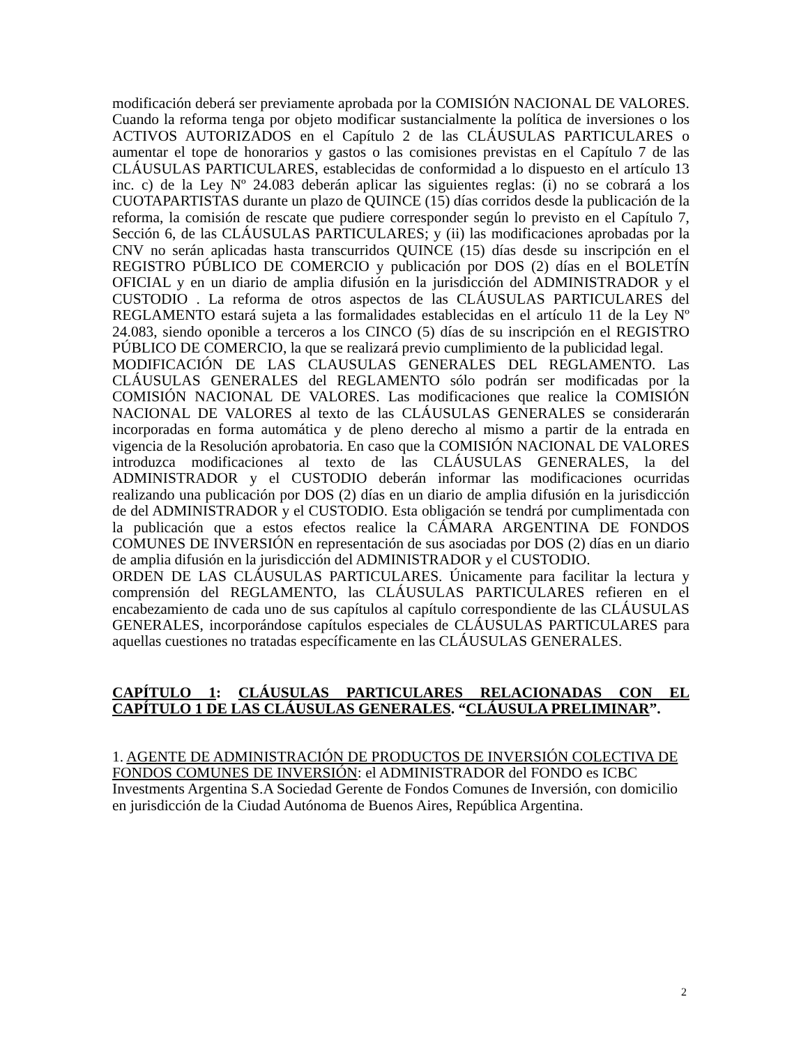modificación deberá ser previamente aprobada por la COMISIÓN NACIONAL DE VALORES. Cuando la reforma tenga por objeto modificar sustancialmente la política de inversiones o los ACTIVOS AUTORIZADOS en el Capítulo 2 de las CLÁUSULAS PARTICULARES o aumentar el tope de honorarios y gastos o las comisiones previstas en el Capítulo 7 de las CLÁUSULAS PARTICULARES, establecidas de conformidad a lo dispuesto en el artículo 13 inc. c) de la Ley Nº 24.083 deberán aplicar las siguientes reglas: (i) no se cobrará a los CUOTAPARTISTAS durante un plazo de QUINCE (15) días corridos desde la publicación de la reforma, la comisión de rescate que pudiere corresponder según lo previsto en el Capítulo 7, Sección 6, de las CLÁUSULAS PARTICULARES; y (ii) las modificaciones aprobadas por la CNV no serán aplicadas hasta transcurridos QUINCE (15) días desde su inscripción en el REGISTRO PÚBLICO DE COMERCIO y publicación por DOS (2) días en el BOLETÍN OFICIAL y en un diario de amplia difusión en la jurisdicción del ADMINISTRADOR y el CUSTODIO . La reforma de otros aspectos de las CLÁUSULAS PARTICULARES del REGLAMENTO estará sujeta a las formalidades establecidas en el artículo 11 de la Ley Nº 24.083, siendo oponible a terceros a los CINCO (5) días de su inscripción en el REGISTRO PÚBLICO DE COMERCIO, la que se realizará previo cumplimiento de la publicidad legal.
MODIFICACIÓN DE LAS CLAUSULAS GENERALES DEL REGLAMENTO. Las CLÁUSULAS GENERALES del REGLAMENTO sólo podrán ser modificadas por la COMISIÓN NACIONAL DE VALORES. Las modificaciones que realice la COMISIÓN NACIONAL DE VALORES al texto de las CLÁUSULAS GENERALES se considerarán incorporadas en forma automática y de pleno derecho al mismo a partir de la entrada en vigencia de la Resolución aprobatoria. En caso que la COMISIÓN NACIONAL DE VALORES introduzca modificaciones al texto de las CLÁUSULAS GENERALES, la del ADMINISTRADOR y el CUSTODIO deberán informar las modificaciones ocurridas realizando una publicación por DOS (2) días en un diario de amplia difusión en la jurisdicción de del ADMINISTRADOR y el CUSTODIO. Esta obligación se tendrá por cumplimentada con la publicación que a estos efectos realice la CÁMARA ARGENTINA DE FONDOS COMUNES DE INVERSIÓN en representación de sus asociadas por DOS (2) días en un diario de amplia difusión en la jurisdicción del ADMINISTRADOR y el CUSTODIO.
ORDEN DE LAS CLÁUSULAS PARTICULARES. Únicamente para facilitar la lectura y comprensión del REGLAMENTO, las CLÁUSULAS PARTICULARES refieren en el encabezamiento de cada uno de sus capítulos al capítulo correspondiente de las CLÁUSULAS GENERALES, incorporándose capítulos especiales de CLÁUSULAS PARTICULARES para aquellas cuestiones no tratadas específicamente en las CLÁUSULAS GENERALES.
CAPÍTULO 1: CLÁUSULAS PARTICULARES RELACIONADAS CON EL CAPÍTULO 1 DE LAS CLÁUSULAS GENERALES. “CLÁUSULA PRELIMINAR”.
1. AGENTE DE ADMINISTRACIÓN DE PRODUCTOS DE INVERSIÓN COLECTIVA DE FONDOS COMUNES DE INVERSIÓN: el ADMINISTRADOR del FONDO es ICBC Investments Argentina S.A Sociedad Gerente de Fondos Comunes de Inversión, con domicilio en jurisdicción de la Ciudad Autónoma de Buenos Aires, República Argentina.
2